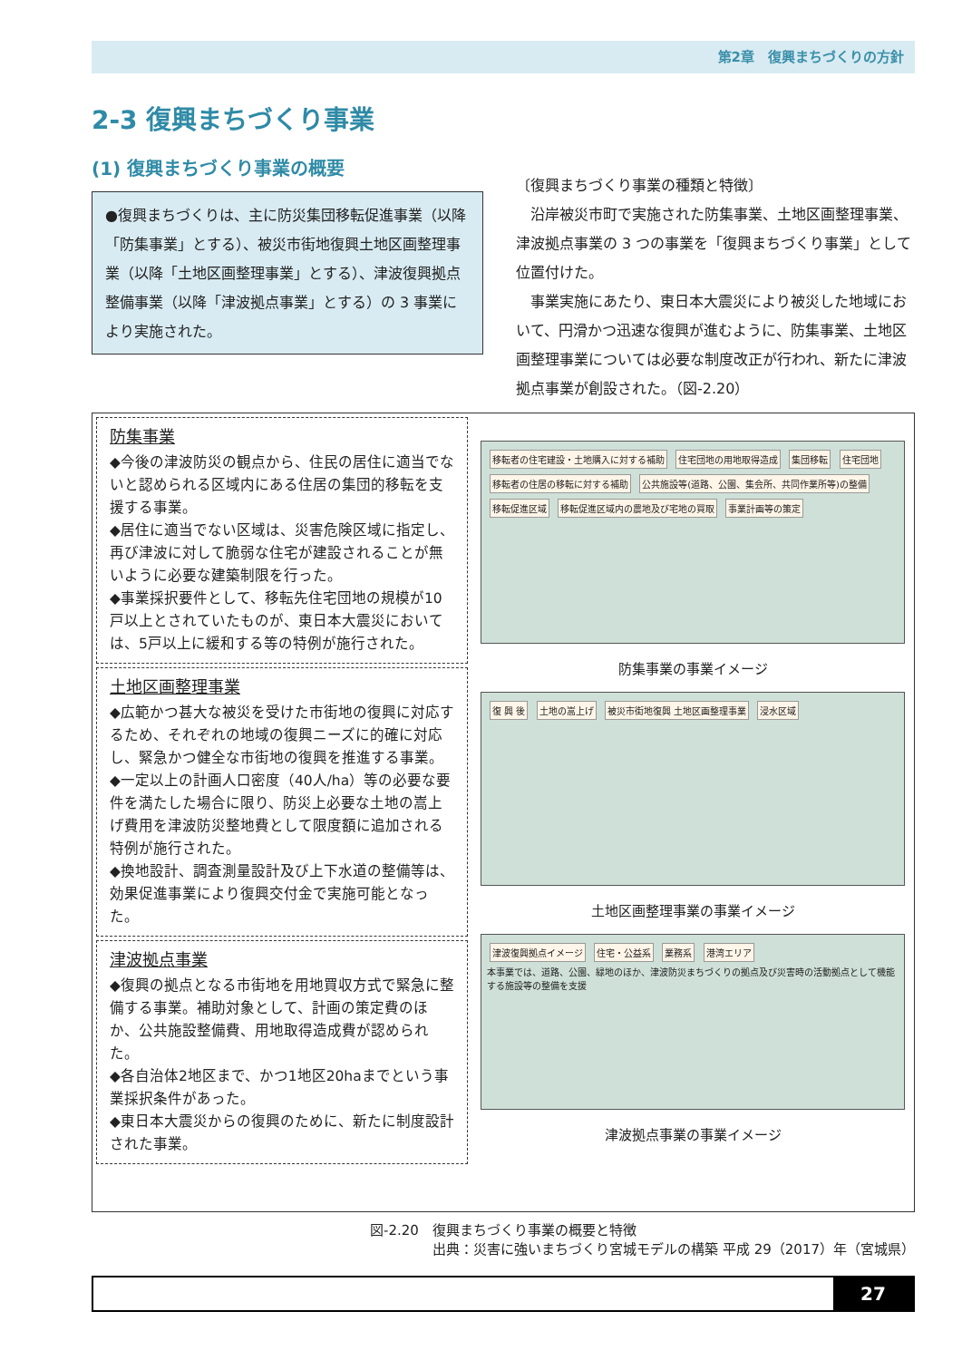第2章　復興まちづくりの方針
2-3 復興まちづくり事業
(1) 復興まちづくり事業の概要
●復興まちづくりは、主に防災集団移転促進事業（以降「防集事業」とする）、被災市街地復興土地区画整理事業（以降「土地区画整理事業」とする）、津波復興拠点整備事業（以降「津波拠点事業」とする）の 3 事業により実施された。
〔復興まちづくり事業の種類と特徴〕
　沿岸被災市町で実施された防集事業、土地区画整理事業、津波拠点事業の 3 つの事業を「復興まちづくり事業」として位置付けた。
　事業実施にあたり、東日本大震災により被災した地域において、円滑かつ迅速な復興が進むように、防集事業、土地区画整理事業については必要な制度改正が行われ、新たに津波拠点事業が創設された。（図-2.20）
防集事業
◆今後の津波防災の観点から、住民の居住に適当でないと認められる区域内にある住居の集団的移転を支援する事業。
◆居住に適当でない区域は、災害危険区域に指定し、再び津波に対して脆弱な住宅が建設されることが無いように必要な建築制限を行った。
◆事業採択要件として、移転先住宅団地の規模が10戸以上とされていたものが、東日本大震災においては、5戸以上に緩和する等の特例が施行された。
土地区画整理事業
◆広範かつ甚大な被災を受けた市街地の復興に対応するため、それぞれの地域の復興ニーズに的確に対応し、緊急かつ健全な市街地の復興を推進する事業。
◆一定以上の計画人口密度（40人/ha）等の必要な要件を満たした場合に限り、防災上必要な土地の嵩上げ費用を津波防災整地費として限度額に追加される特例が施行された。
◆換地設計、調査測量設計及び上下水道の整備等は、効果促進事業により復興交付金で実施可能となった。
津波拠点事業
◆復興の拠点となる市街地を用地買収方式で緊急に整備する事業。補助対象として、計画の策定費のほか、公共施設整備費、用地取得造成費が認められた。
◆各自治体2地区まで、かつ1地区20haまでという事業採択条件があった。
◆東日本大震災からの復興のために、新たに制度設計された事業。
移転者の住宅建設・土地購入に対する補助 住宅団地の用地取得造成 集団移転 住宅団地 移転者の住居の移転に対する補助 公共施設等(道路、公園、集会所、共同作業所等)の整備 移転促進区域 移転促進区域内の農地及び宅地の買取 事業計画等の策定
防集事業の事業イメージ
復 興 後 土地の嵩上げ 被災市街地復興 土地区画整理事業 浸水区域
土地区画整理事業の事業イメージ
津波復興拠点イメージ 住宅・公益系 業務系 港湾エリア
本事業では、道路、公園、緑地のほか、津波防災まちづくりの拠点及び災害時の活動拠点として機能する施設等の整備を支援
津波拠点事業の事業イメージ
図-2.20　復興まちづくり事業の概要と特徴
出典：災害に強いまちづくり宮城モデルの構築 平成 29（2017）年（宮城県）
27